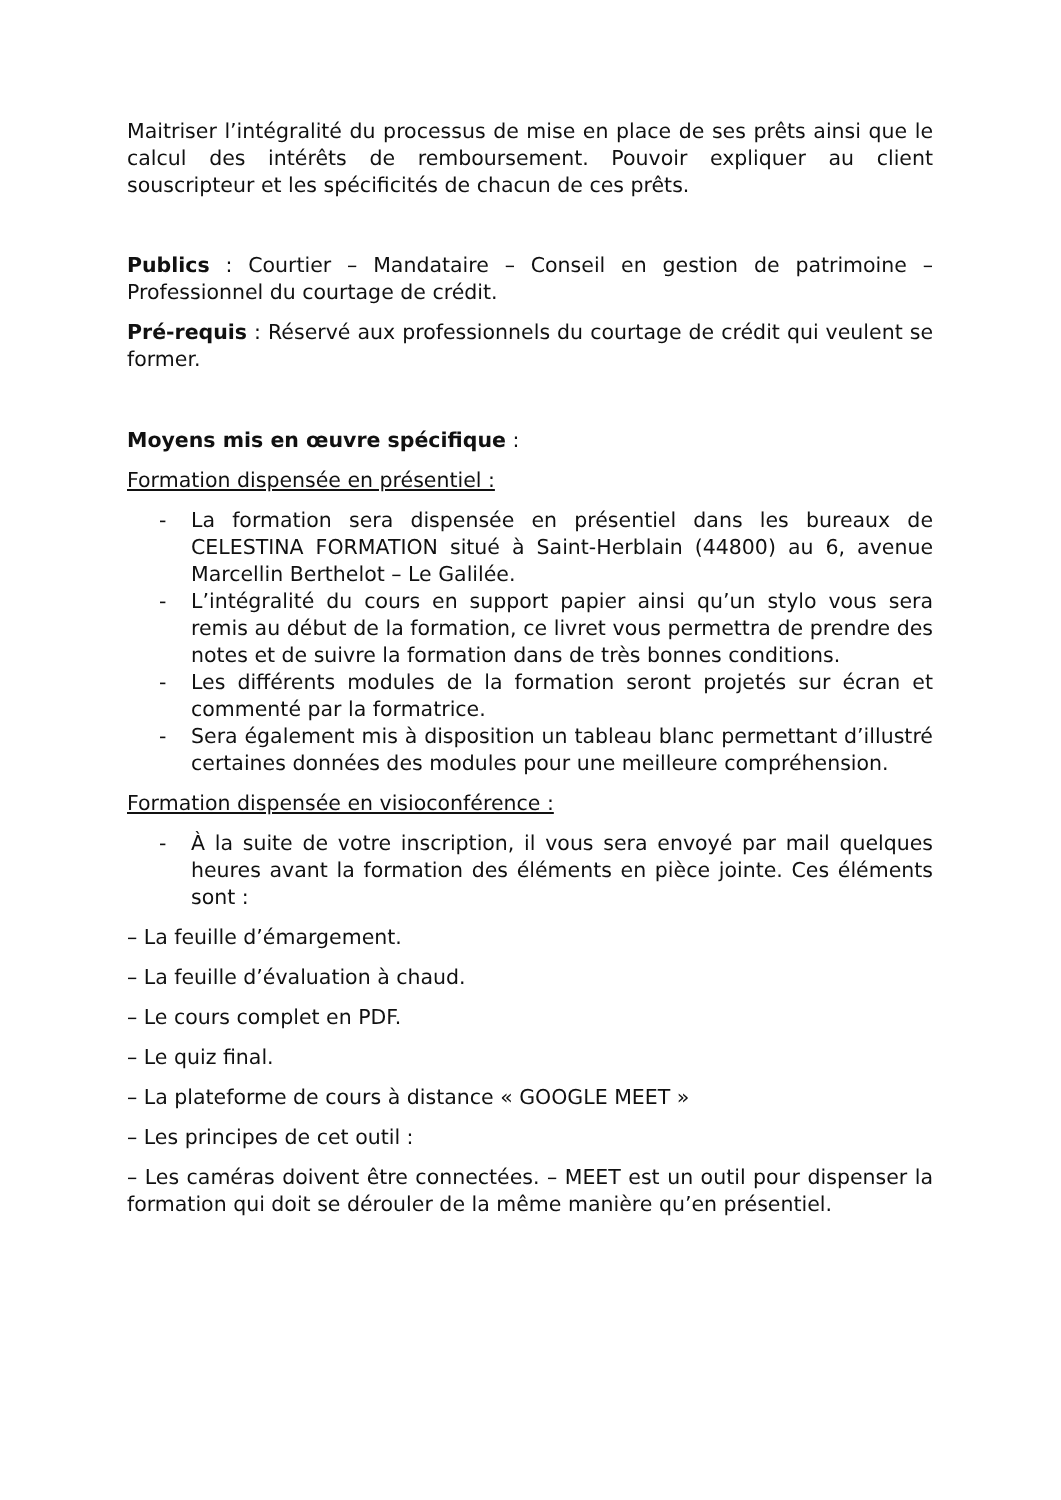Maitriser l’intégralité du processus de mise en place de ses prêts ainsi que le calcul des intérêts de remboursement. Pouvoir expliquer au client souscripteur et les spécificités de chacun de ces prêts.
Publics : Courtier – Mandataire – Conseil en gestion de patrimoine – Professionnel du courtage de crédit.
Pré-requis : Réservé aux professionnels du courtage de crédit qui veulent se former.
Moyens mis en œuvre spécifique :
Formation dispensée en présentiel :
- La formation sera dispensée en présentiel dans les bureaux de CELESTINA FORMATION situé à Saint-Herblain (44800) au 6, avenue Marcellin Berthelot – Le Galilée.
- L’intégralité du cours en support papier ainsi qu’un stylo vous sera remis au début de la formation, ce livret vous permettra de prendre des notes et de suivre la formation dans de très bonnes conditions.
- Les différents modules de la formation seront projetés sur écran et commenté par la formatrice.
- Sera également mis à disposition un tableau blanc permettant d’illustré certaines données des modules pour une meilleure compréhension.
Formation dispensée en visioconférence :
- À la suite de votre inscription, il vous sera envoyé par mail quelques heures avant la formation des éléments en pièce jointe. Ces éléments sont :
– La feuille d’émargement.
– La feuille d’évaluation à chaud.
– Le cours complet en PDF.
– Le quiz final.
– La plateforme de cours à distance « GOOGLE MEET »
– Les principes de cet outil :
– Les caméras doivent être connectées. – MEET est un outil pour dispenser la formation qui doit se dérouler de la même manière qu’en présentiel.